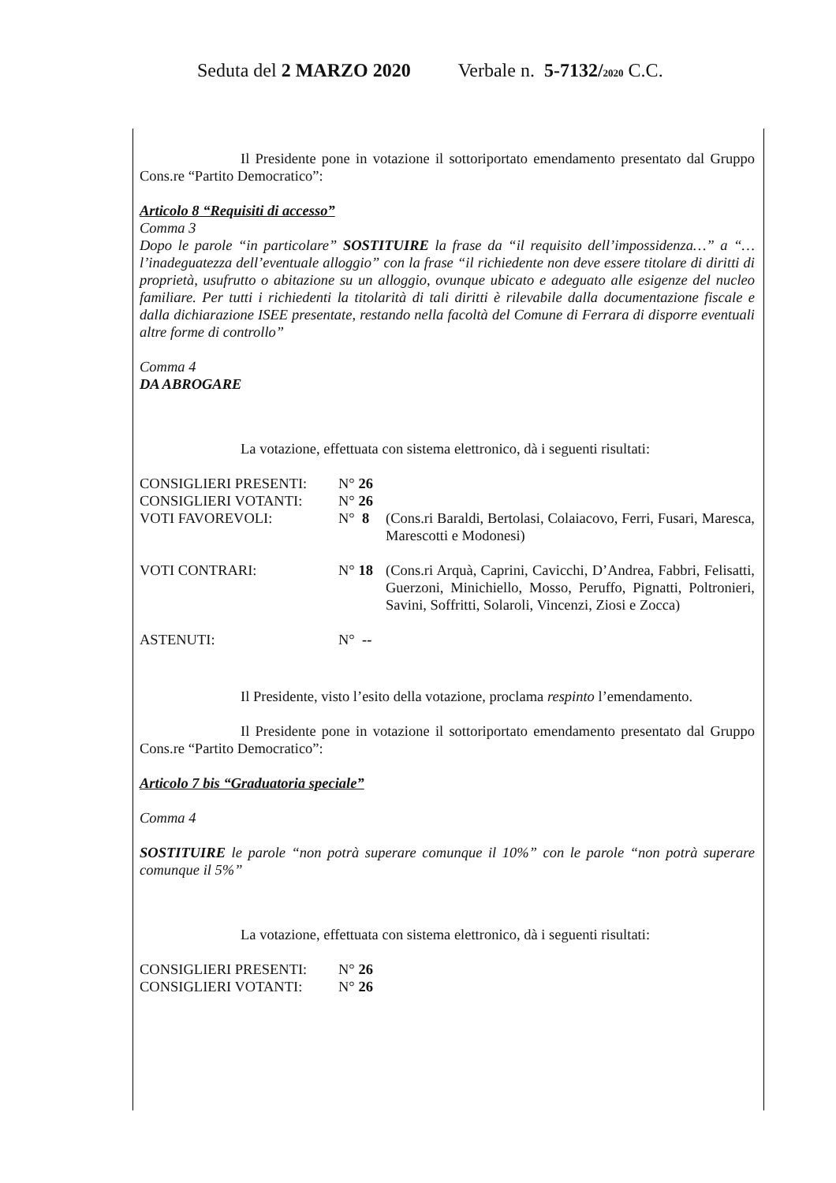Seduta del 2 MARZO 2020 Verbale n. 5-7132/2020 C.C.
Il Presidente pone in votazione il sottoriportato emendamento presentato dal Gruppo Cons.re “Partito Democratico”:
Articolo 8 “Requisiti di accesso”
Comma 3
Dopo le parole “in particolare” SOSTITUIRE la frase da “il requisito dell’impossidenza…” a “…l’inadeguatezza dell’eventuale alloggio” con la frase “il richiedente non deve essere titolare di diritti di proprietà, usufrutto o abitazione su un alloggio, ovunque ubicato e adeguato alle esigenze del nucleo familiare. Per tutti i richiedenti la titolarità di tali diritti è rilevabile dalla documentazione fiscale e dalla dichiarazione ISEE presentate, restando nella facoltà del Comune di Ferrara di disporre eventuali altre forme di controllo”
Comma 4
DA ABROGARE
La votazione, effettuata con sistema elettronico, dà i seguenti risultati:
| CONSIGLIERI PRESENTI: | N° 26 | |
| CONSIGLIERI VOTANTI: | N° 26 | |
| VOTI FAVOREVOLI: | N° 8 | (Cons.ri Baraldi, Bertolasi, Colaiacovo, Ferri, Fusari, Maresca, Marescotti e Modonesi) |
| VOTI CONTRARI: | N° 18 | (Cons.ri Arquà, Caprini, Cavicchi, D’Andrea, Fabbri, Felisatti, Guerzoni, Minichiello, Mosso, Peruffo, Pignatti, Poltronieri, Savini, Soffritti, Solaroli, Vincenzi, Ziosi e Zocca) |
| ASTENUTI: | N° -- | |
Il Presidente, visto l’esito della votazione, proclama respinto l’emendamento.
Il Presidente pone in votazione il sottoriportato emendamento presentato dal Gruppo Cons.re “Partito Democratico”:
Articolo 7 bis “Graduatoria speciale”
Comma 4
SOSTITUIRE le parole “non potrà superare comunque il 10%” con le parole “non potrà superare comunque il 5%”
La votazione, effettuata con sistema elettronico, dà i seguenti risultati:
| CONSIGLIERI PRESENTI: | N° 26 |
| CONSIGLIERI VOTANTI: | N° 26 |